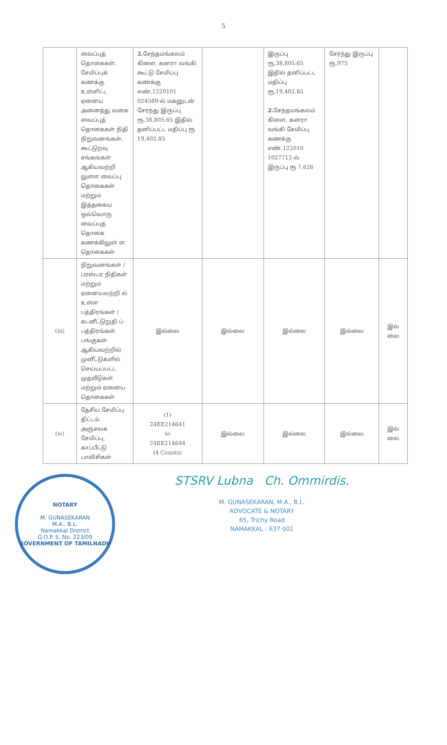5
| | வைப்புத் தொகைகள், சேமிப்புக் கணக்கு உள்ளிட்ட ஏனைய அனைத்து வகை வைப்புத் தொகைகள் நிதி நிறுவனங்கள், கூட்டுறவு சங்கங்கள் ஆகியவற்றி லுள்ள வைப்பு தொகைகள் மற்றும் இத்தகைய ஒவ்வொரு வைப்புத் தொகை கணக்கிலுள் ள தொகைகள் | 2. சேந்தமங்கலம் கிளை, கனரா வங்கி கூட்டு சேமிப்பு கணக்கு எண்.1220101 024589-ல் மகனுடன் சேர்ந்து இருப்பு ரூ.38,805.65 இதில் தனிப்பட்ட மதிப்பு ரூ 19,402.85 | | இருப்பு ரூ.38,805.65 இதில் தனிப்பட்ட மதிப்பு ரூ.19,402.85 2. சேந்தமங்கலம் கிளை, கனரா வங்கி சேமிப்பு கணக்கு எண்.122010 1027712-ல் இருப்பு ரூ 7,626 | சேர்ந்து இருப்பு ரூ.975 | |
| (iii) | நிறுவனங்கள் / பரஸ்பர நிதிகள் மற்றும் ஏனையவற்றி ல் உள்ள பத்திரங்கள் / கடனீட்டுறுதி ப் பத்திரங்கள், பங்குகள் ஆகியவற்றில் முனீட்டுகளில் செய்யப்பட்ட முதலீடுகள் மற்றும் ஏனைய தொகைகள் | இல்லை | இல்லை | இல்லை | இல்லை | இல் லை |
| (iv) | தேசிய சேமிப்பு திட்டம், அஞ்சலக சேமிப்பு, காப்பீட்டு பாலிசிகள் | (1) 24EE214641 to 24EE214644 (4 Counts) | இல்லை | இல்லை | இல்லை | இல் லை |
NOTARY
M. GUNASEKARAN
M.A., B.L.
Namakkal District
G.O.P. S. No. 223/09
GOVERNMENT OF TAMILNADU
STSRV Lubna Ch. Ommirdis.
M. GUNASEKARAN, M.A., B.L.
ADVOCATE & NOTARY
65, Trichy Road
NAMAKKAL - 637 001